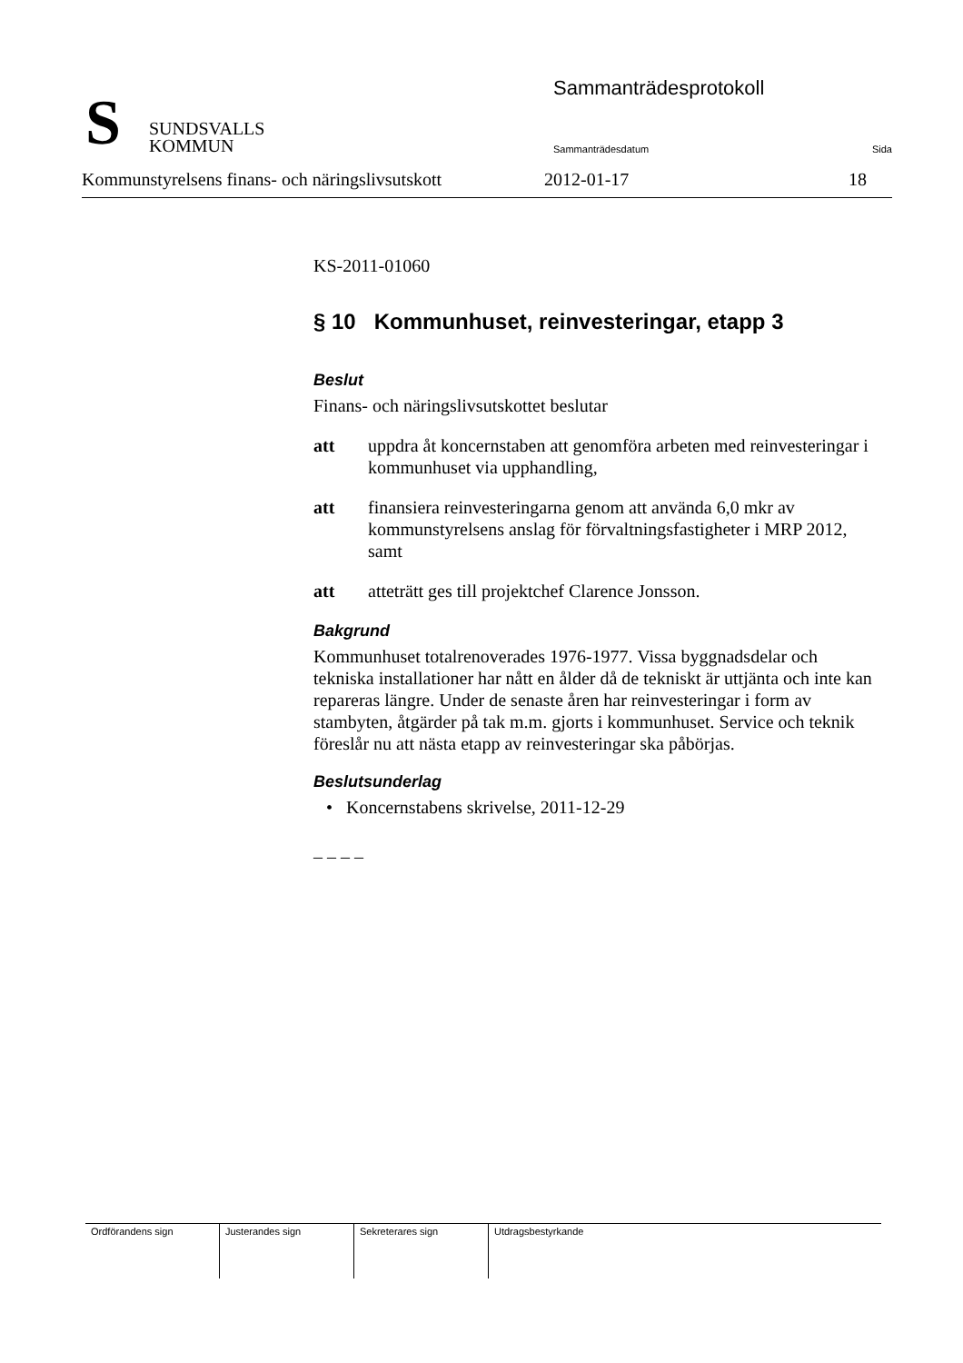S
SUNDSVALLS
KOMMUN
Sammanträdesprotokoll
Sammanträdesdatum Sida
Kommunstyrelsens finans- och näringslivsutskott 2012-01-17 18
KS-2011-01060
§ 10 Kommunhuset, reinvesteringar, etapp 3
Beslut
Finans- och näringslivsutskottet beslutar
att uppdra åt koncernstaben att genomföra arbeten med reinvesteringar i kommunhuset via upphandling,
att finansiera reinvesteringarna genom att använda 6,0 mkr av kommunstyrelsens anslag för förvaltningsfastigheter i MRP 2012, samt
att atteträtt ges till projektchef Clarence Jonsson.
Bakgrund
Kommunhuset totalrenoverades 1976-1977. Vissa byggnadsdelar och tekniska installationer har nått en ålder då de tekniskt är uttjänta och inte kan repareras längre. Under de senaste åren har reinvesteringar i form av stambyten, åtgärder på tak m.m. gjorts i kommunhuset. Service och teknik föreslår nu att nästa etapp av reinvesteringar ska påbörjas.
Beslutsunderlag
• Koncernstabens skrivelse, 2011-12-29
– – – –
| Ordförandens sign | Justerandes sign | Sekreterares sign | Utdragsbestyrkande |